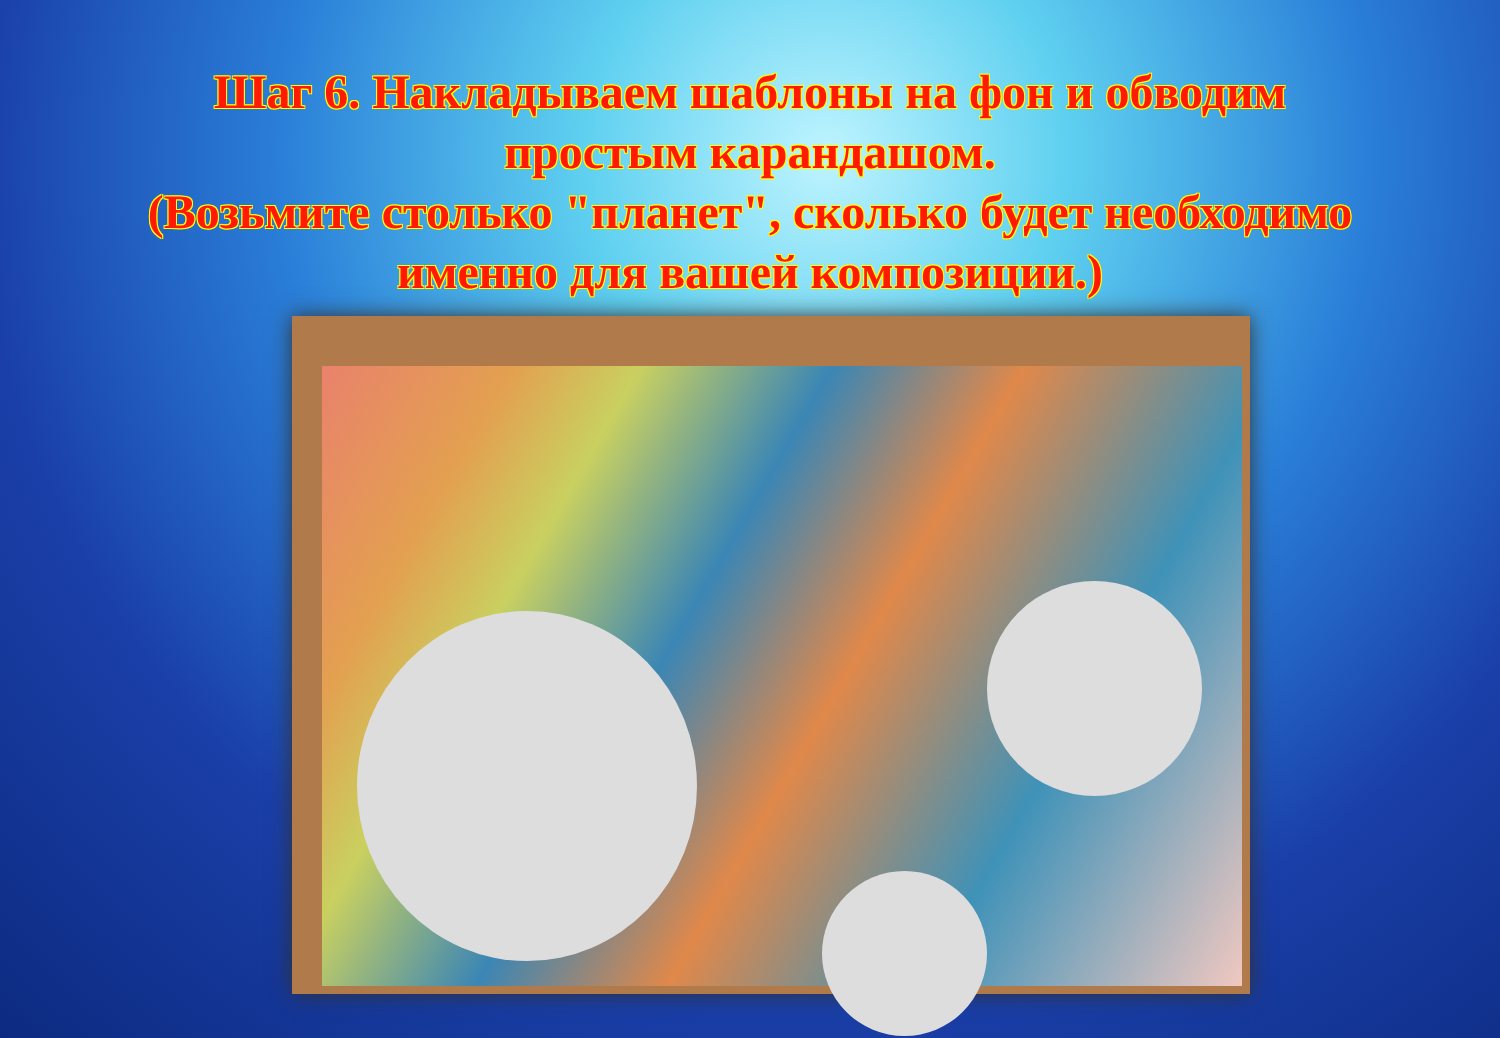Шаг 6. Накладываем шаблоны на фон и обводим
простым карандашом.
(Возьмите столько "планет", сколько будет необходимо
именно для вашей композиции.)